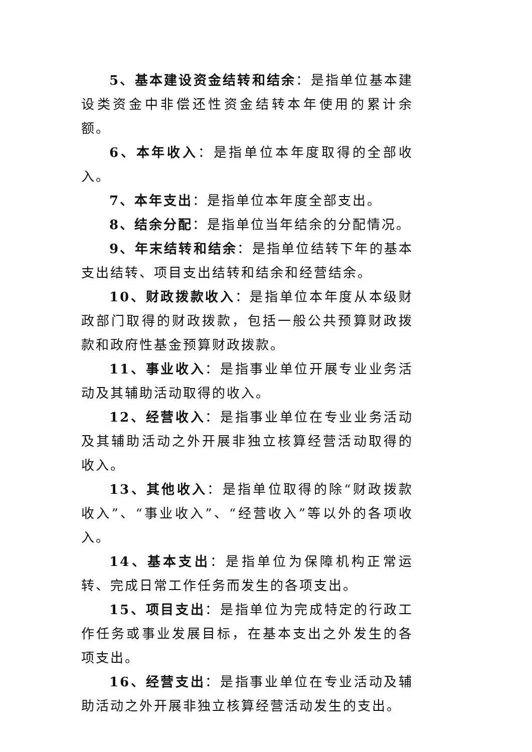5、基本建设资金结转和结余：是指单位基本建设类资金中非偿还性资金结转本年使用的累计余额。
6、本年收入：是指单位本年度取得的全部收入。
7、本年支出：是指单位本年度全部支出。
8、结余分配：是指单位当年结余的分配情况。
9、年末结转和结余：是指单位结转下年的基本支出结转、项目支出结转和结余和经营结余。
10、财政拨款收入：是指单位本年度从本级财政部门取得的财政拨款，包括一般公共预算财政拨款和政府性基金预算财政拨款。
11、事业收入：是指事业单位开展专业业务活动及其辅助活动取得的收入。
12、经营收入：是指事业单位在专业业务活动及其辅助活动之外开展非独立核算经营活动取得的收入。
13、其他收入：是指单位取得的除“财政拨款收入”、“事业收入”、“经营收入”等以外的各项收入。
14、基本支出：是指单位为保障机构正常运转、完成日常工作任务而发生的各项支出。
15、项目支出：是指单位为完成特定的行政工作任务或事业发展目标，在基本支出之外发生的各项支出。
16、经营支出：是指事业单位在专业活动及辅助活动之外开展非独立核算经营活动发生的支出。